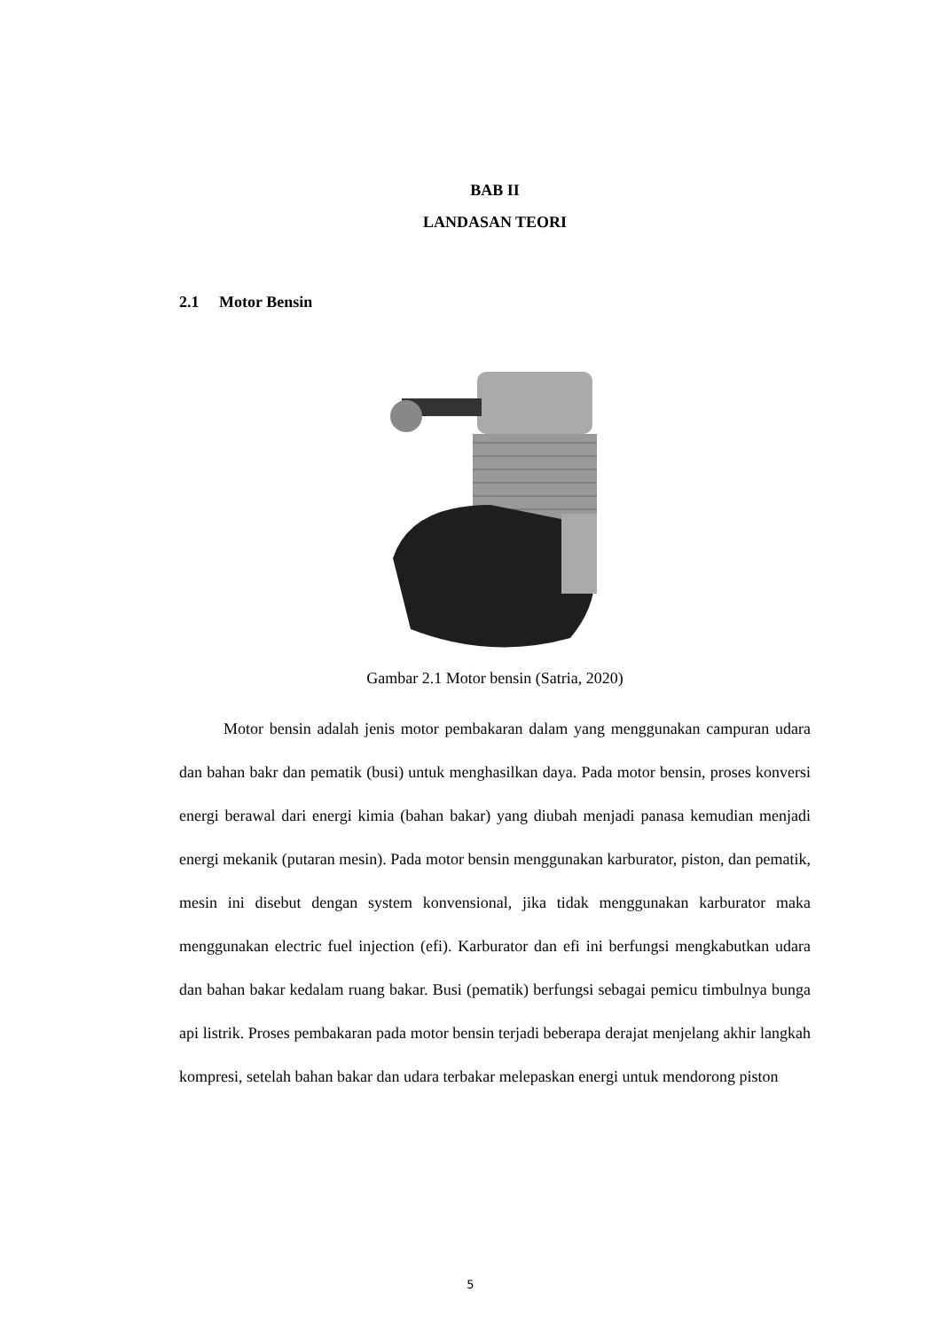BAB II
LANDASAN TEORI
2.1 Motor Bensin
Gambar 2.1 Motor bensin (Satria, 2020)
Motor bensin adalah jenis motor pembakaran dalam yang menggunakan campuran udara dan bahan bakr dan pematik (busi) untuk menghasilkan daya. Pada motor bensin, proses konversi energi berawal dari energi kimia (bahan bakar) yang diubah menjadi panasa kemudian menjadi energi mekanik (putaran mesin). Pada motor bensin menggunakan karburator, piston, dan pematik, mesin ini disebut dengan system konvensional, jika tidak menggunakan karburator maka menggunakan electric fuel injection (efi). Karburator dan efi ini berfungsi mengkabutkan udara dan bahan bakar kedalam ruang bakar. Busi (pematik) berfungsi sebagai pemicu timbulnya bunga api listrik. Proses pembakaran pada motor bensin terjadi beberapa derajat menjelang akhir langkah kompresi, setelah bahan bakar dan udara terbakar melepaskan energi untuk mendorong piston
5